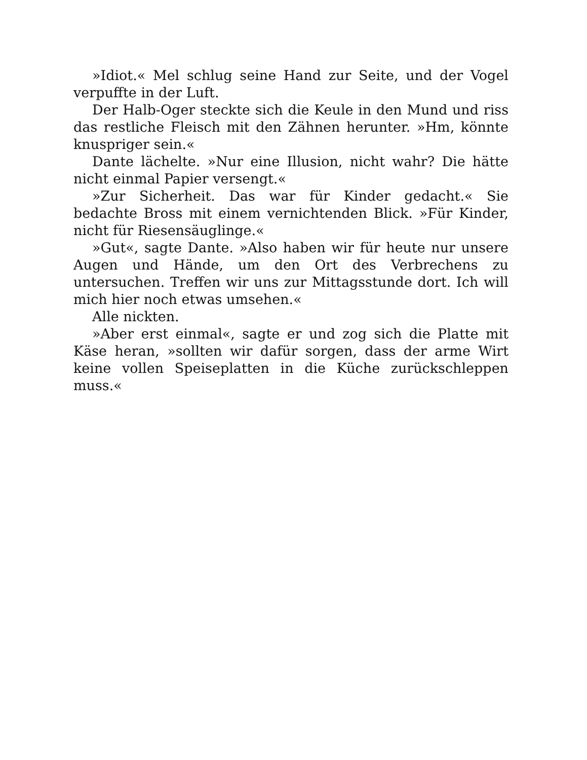»Idiot.« Mel schlug seine Hand zur Seite, und der Vogel verpuffte in der Luft.
Der Halb-Oger steckte sich die Keule in den Mund und riss das restliche Fleisch mit den Zähnen herunter. »Hm, könnte knuspriger sein.«
Dante lächelte. »Nur eine Illusion, nicht wahr? Die hätte nicht einmal Papier versengt.«
»Zur Sicherheit. Das war für Kinder gedacht.« Sie bedachte Bross mit einem vernichtenden Blick. »Für Kinder, nicht für Riesensäuglinge.«
»Gut«, sagte Dante. »Also haben wir für heute nur unsere Augen und Hände, um den Ort des Verbrechens zu untersuchen. Treffen wir uns zur Mittagsstunde dort. Ich will mich hier noch etwas umsehen.«
Alle nickten.
»Aber erst einmal«, sagte er und zog sich die Platte mit Käse heran, »sollten wir dafür sorgen, dass der arme Wirt keine vollen Speiseplatten in die Küche zurückschleppen muss.«